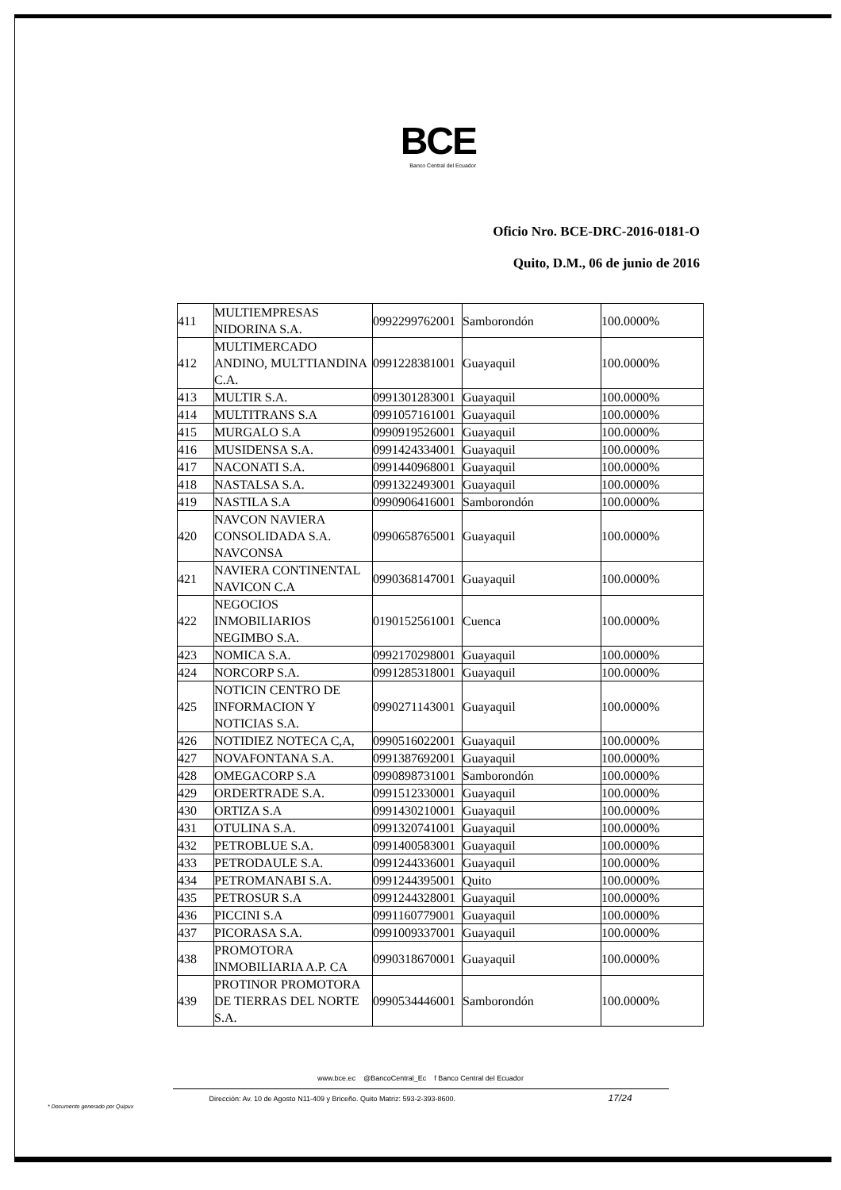BCE
Banco Central del Ecuador
Oficio Nro. BCE-DRC-2016-0181-O
Quito, D.M., 06 de junio de 2016
| 411 | MULTIEMPRESAS NIDORINA S.A. | 0992299762001 | Samborondón | 100.0000% |
| 412 | MULTIMERCADO ANDINO, MULTTIANDINA C.A. | 0991228381001 | Guayaquil | 100.0000% |
| 413 | MULTIR S.A. | 0991301283001 | Guayaquil | 100.0000% |
| 414 | MULTITRANS S.A | 0991057161001 | Guayaquil | 100.0000% |
| 415 | MURGALO S.A | 0990919526001 | Guayaquil | 100.0000% |
| 416 | MUSIDENSA S.A. | 0991424334001 | Guayaquil | 100.0000% |
| 417 | NACONATI S.A. | 0991440968001 | Guayaquil | 100.0000% |
| 418 | NASTALSA S.A. | 0991322493001 | Guayaquil | 100.0000% |
| 419 | NASTILA S.A | 0990906416001 | Samborondón | 100.0000% |
| 420 | NAVCON NAVIERA CONSOLIDADA S.A. NAVCONSA | 0990658765001 | Guayaquil | 100.0000% |
| 421 | NAVIERA CONTINENTAL NAVICON C.A | 0990368147001 | Guayaquil | 100.0000% |
| 422 | NEGOCIOS INMOBILIARIOS NEGIMBO S.A. | 0190152561001 | Cuenca | 100.0000% |
| 423 | NOMICA S.A. | 0992170298001 | Guayaquil | 100.0000% |
| 424 | NORCORP S.A. | 0991285318001 | Guayaquil | 100.0000% |
| 425 | NOTICIN CENTRO DE INFORMACION Y NOTICIAS S.A. | 0990271143001 | Guayaquil | 100.0000% |
| 426 | NOTIDIEZ NOTECA C,A, | 0990516022001 | Guayaquil | 100.0000% |
| 427 | NOVAFONTANA S.A. | 0991387692001 | Guayaquil | 100.0000% |
| 428 | OMEGACORP S.A | 0990898731001 | Samborondón | 100.0000% |
| 429 | ORDERTRADE S.A. | 0991512330001 | Guayaquil | 100.0000% |
| 430 | ORTIZA S.A | 0991430210001 | Guayaquil | 100.0000% |
| 431 | OTULINA S.A. | 0991320741001 | Guayaquil | 100.0000% |
| 432 | PETROBLUE S.A. | 0991400583001 | Guayaquil | 100.0000% |
| 433 | PETRODAULE S.A. | 0991244336001 | Guayaquil | 100.0000% |
| 434 | PETROMANABI S.A. | 0991244395001 | Quito | 100.0000% |
| 435 | PETROSUR S.A | 0991244328001 | Guayaquil | 100.0000% |
| 436 | PICCINI S.A | 0991160779001 | Guayaquil | 100.0000% |
| 437 | PICORASA S.A. | 0991009337001 | Guayaquil | 100.0000% |
| 438 | PROMOTORA INMOBILIARIA A.P. CA | 0990318670001 | Guayaquil | 100.0000% |
| 439 | PROTINOR PROMOTORA DE TIERRAS DEL NORTE S.A. | 0990534446001 | Samborondón | 100.0000% |
www.bce.ec @BancoCentral_Ec f Banco Central del Ecuador
Dirección: Av. 10 de Agosto N11-409 y Briceño. Quito Matriz: 593-2-393-8600. 17/24
* Documento generado por Quipux